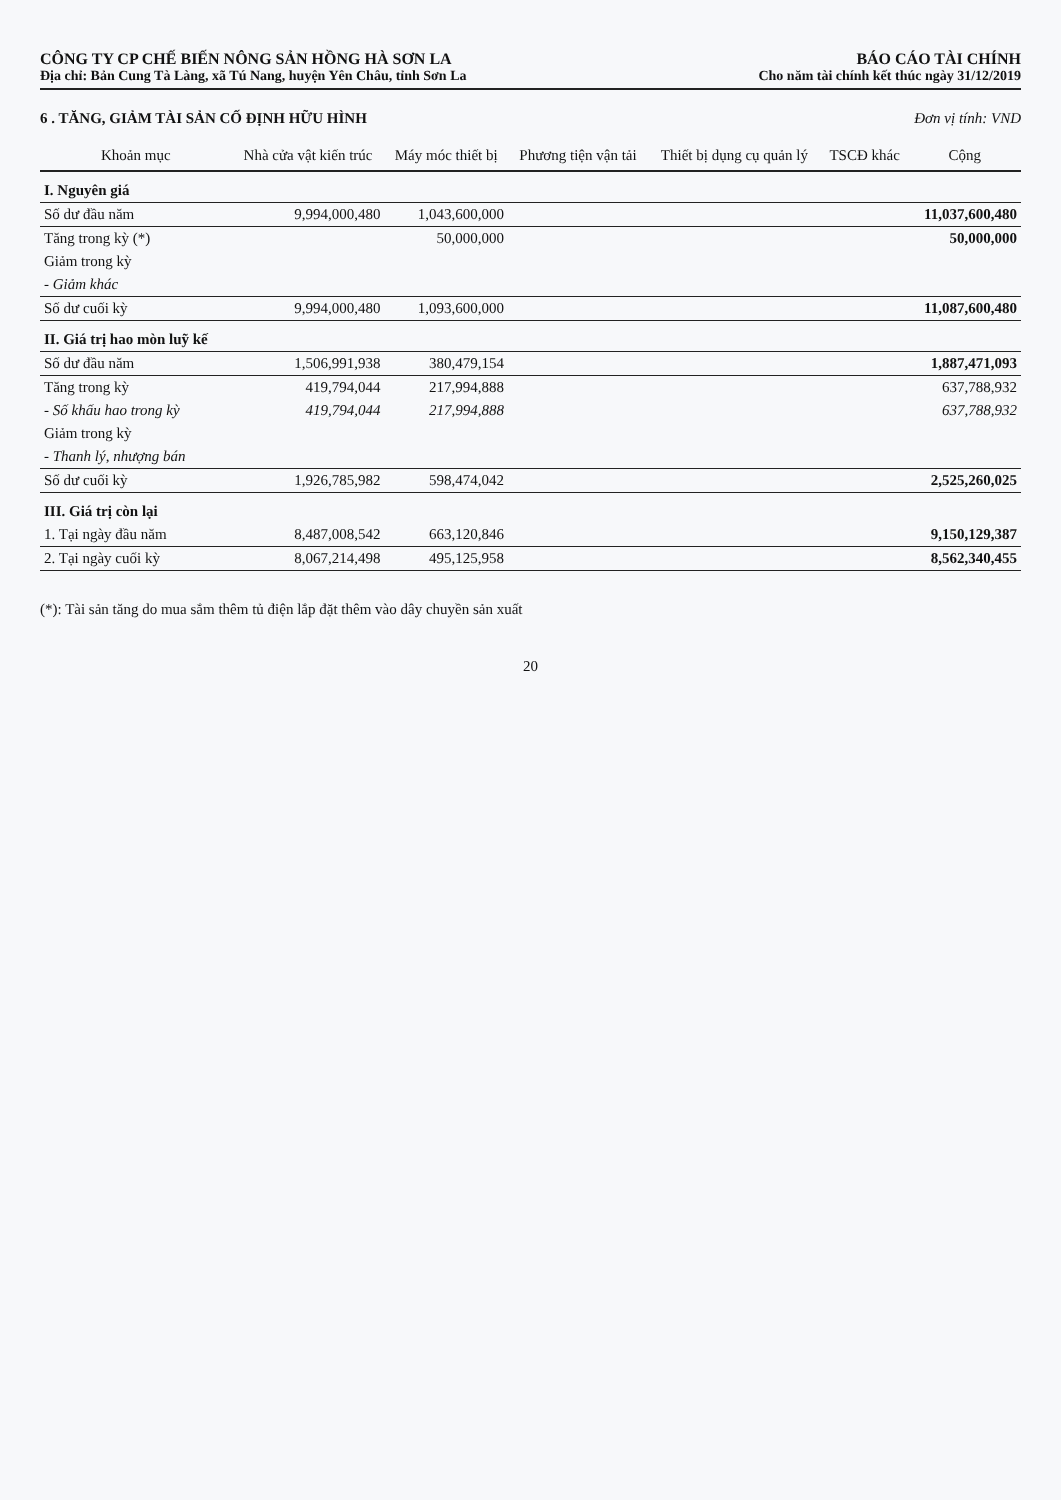CÔNG TY CP CHẾ BIẾN NÔNG SẢN HỒNG HÀ SƠN LA BÁO CÁO TÀI CHÍNH
Địa chỉ: Bản Cung Tà Làng, xã Tú Nang, huyện Yên Châu, tỉnh Sơn La Cho năm tài chính kết thúc ngày 31/12/2019
6 . TĂNG, GIẢM TÀI SẢN CỐ ĐỊNH HỮU HÌNH Đơn vị tính: VND
| Khoản mục | Nhà cửa vật kiến trúc | Máy móc thiết bị | Phương tiện vận tải | Thiết bị dụng cụ quản lý | TSCĐ khác | Cộng |
| --- | --- | --- | --- | --- | --- | --- |
| I. Nguyên giá | | | | | | |
| Số dư đầu năm | 9,994,000,480 | 1,043,600,000 | | | | 11,037,600,480 |
| Tăng trong kỳ (*) | | 50,000,000 | | | | 50,000,000 |
| Giảm trong kỳ | | | | | | |
| - Giảm khác | | | | | | |
| Số dư cuối kỳ | 9,994,000,480 | 1,093,600,000 | | | | 11,087,600,480 |
| II. Giá trị hao mòn luỹ kế | | | | | | |
| Số dư đầu năm | 1,506,991,938 | 380,479,154 | | | | 1,887,471,093 |
| Tăng trong kỳ | 419,794,044 | 217,994,888 | | | | 637,788,932 |
| - Số khấu hao trong kỳ | 419,794,044 | 217,994,888 | | | | 637,788,932 |
| Giảm trong kỳ | | | | | | |
| - Thanh lý, nhượng bán | | | | | | |
| Số dư cuối kỳ | 1,926,785,982 | 598,474,042 | | | | 2,525,260,025 |
| III. Giá trị còn lại | | | | | | |
| 1. Tại ngày đầu năm | 8,487,008,542 | 663,120,846 | | | | 9,150,129,387 |
| 2. Tại ngày cuối kỳ | 8,067,214,498 | 495,125,958 | | | | 8,562,340,455 |
(*): Tài sản tăng do mua sắm thêm tủ điện lắp đặt thêm vào dây chuyền sản xuất
20